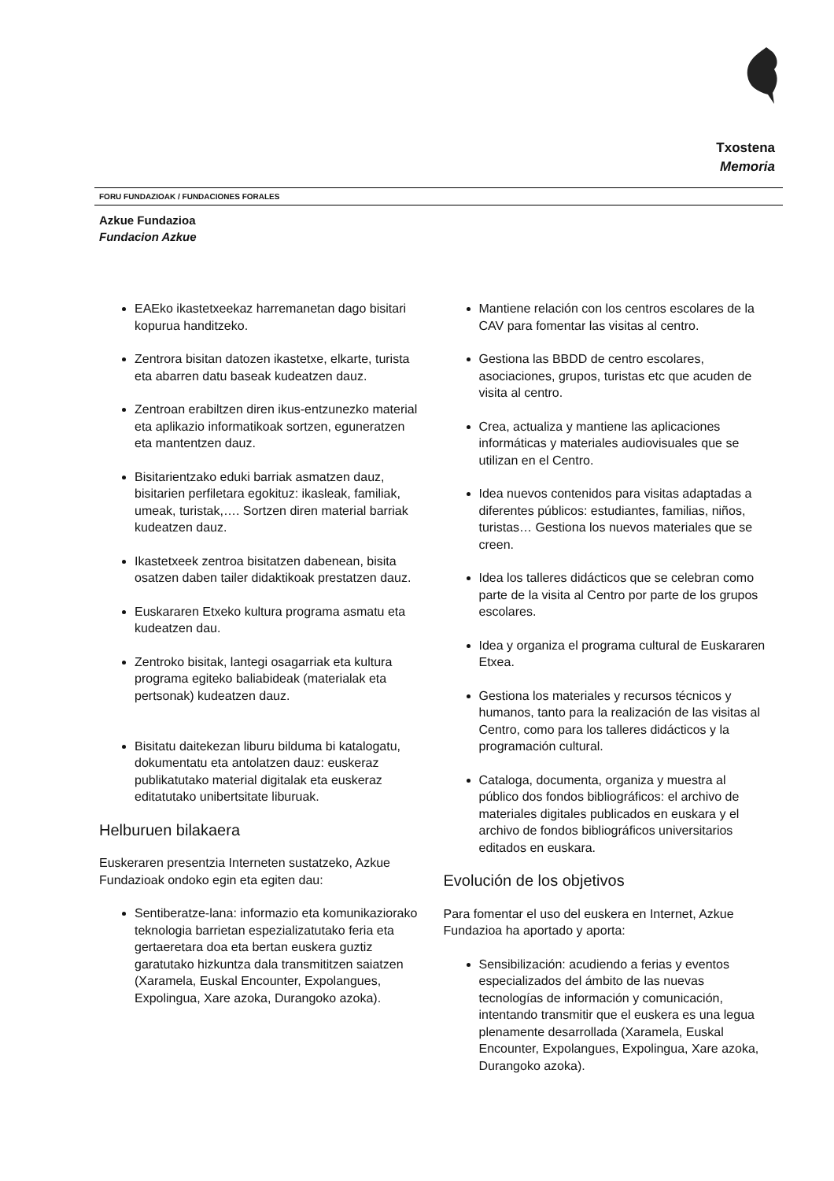Txostena
Memoria
FORU FUNDAZIOAK / FUNDACIONES FORALES
Azkue Fundazioa
Fundacion Azkue
EAEko ikastetxeekaz harremanetan dago bisitari kopurua handitzeko.
Zentrora bisitan datozen ikastetxe, elkarte, turista eta abarren datu baseak kudeatzen dauz.
Zentroan erabiltzen diren ikus-entzunezko material eta aplikazio informatikoak sortzen, eguneratzen eta mantentzen dauz.
Bisitarientzako eduki barriak asmatzen dauz, bisitarien perfiletara egokituz: ikasleak, familiak, umeak, turistak,…. Sortzen diren material barriak kudeatzen dauz.
Ikastetxeek zentroa bisitatzen dabenean, bisita osatzen daben tailer didaktikoak prestatzen dauz.
Euskararen Etxeko kultura programa asmatu eta kudeatzen dau.
Zentroko bisitak, lantegi osagarriak eta kultura programa egiteko baliabideak (materialak eta pertsonak) kudeatzen dauz.
Bisitatu daitekezan liburu bilduma bi katalogatu, dokumentatu eta antolatzen dauz: euskeraz publikatutako material digitalak eta euskeraz editatutako unibertsitate liburuak.
Helburuen bilakaera
Euskeraren presentzia Interneten sustatzeko, Azkue Fundazioak ondoko egin eta egiten dau:
Sentiberatze-lana: informazio eta komunikaziorako teknologia barrietan espezializatutako feria eta gertaeretara doa eta bertan euskera guztiz garatutako hizkuntza dala transmititzen saiatzen (Xaramela, Euskal Encounter, Expolangues, Expolingua, Xare azoka, Durangoko azoka).
Mantiene relación con los centros escolares de la CAV para fomentar las visitas al centro.
Gestiona las BBDD de centro escolares, asociaciones, grupos, turistas etc que acuden de visita al centro.
Crea, actualiza y mantiene las aplicaciones informáticas y materiales audiovisuales que se utilizan en el Centro.
Idea nuevos contenidos para visitas adaptadas a diferentes públicos: estudiantes, familias, niños, turistas… Gestiona los nuevos materiales que se creen.
Idea los talleres didácticos que se celebran como parte de la visita al Centro por parte de los grupos escolares.
Idea y organiza el programa cultural de Euskararen Etxea.
Gestiona los materiales y recursos técnicos y humanos, tanto para la realización de las visitas al Centro, como para los talleres didácticos y la programación cultural.
Cataloga, documenta, organiza y muestra al público dos fondos bibliográficos: el archivo de materiales digitales publicados en euskara y el archivo de fondos bibliográficos universitarios editados en euskara.
Evolución de los objetivos
Para fomentar el uso del euskera en Internet, Azkue Fundazioa ha aportado y aporta:
Sensibilización: acudiendo a ferias y eventos especializados del ámbito de las nuevas tecnologías de información y comunicación, intentando transmitir que el euskera es una legua plenamente desarrollada (Xaramela, Euskal Encounter, Expolangues, Expolingua, Xare azoka, Durangoko azoka).